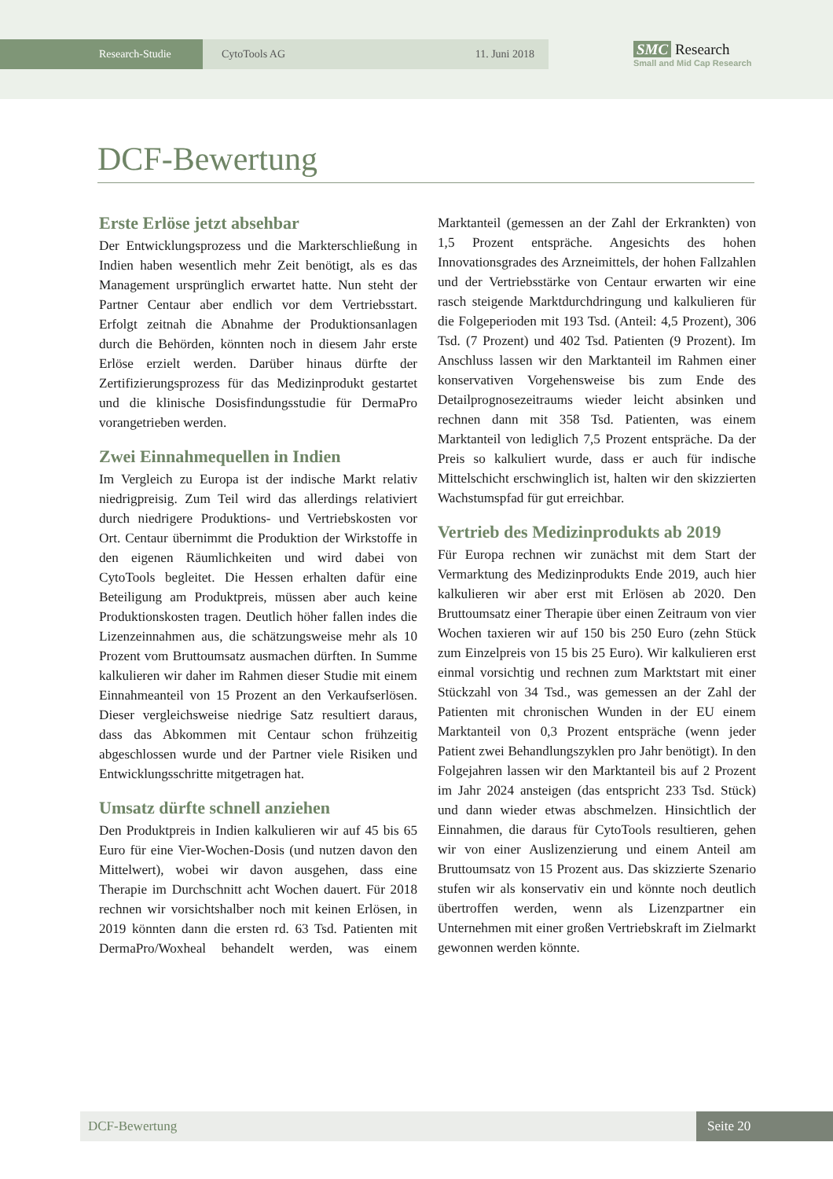Research-Studie CytoTools AG 11. Juni 2018
SMC Research
Small and Mid Cap Research
DCF-Bewertung
Erste Erlöse jetzt absehbar
Der Entwicklungsprozess und die Markterschließung in Indien haben wesentlich mehr Zeit benötigt, als es das Management ursprünglich erwartet hatte. Nun steht der Partner Centaur aber endlich vor dem Vertriebsstart. Erfolgt zeitnah die Abnahme der Produktionsanlagen durch die Behörden, könnten noch in diesem Jahr erste Erlöse erzielt werden. Darüber hinaus dürfte der Zertifizierungsprozess für das Medizinprodukt gestartet und die klinische Dosisfindungsstudie für DermaPro vorangetrieben werden.
Zwei Einnahmequellen in Indien
Im Vergleich zu Europa ist der indische Markt relativ niedrigpreisig. Zum Teil wird das allerdings relativiert durch niedrigere Produktions- und Vertriebskosten vor Ort. Centaur übernimmt die Produktion der Wirkstoffe in den eigenen Räumlichkeiten und wird dabei von CytoTools begleitet. Die Hessen erhalten dafür eine Beteiligung am Produktpreis, müssen aber auch keine Produktionskosten tragen. Deutlich höher fallen indes die Lizenzeinnahmen aus, die schätzungsweise mehr als 10 Prozent vom Bruttoumsatz ausmachen dürften. In Summe kalkulieren wir daher im Rahmen dieser Studie mit einem Einnahmeanteil von 15 Prozent an den Verkaufserlösen. Dieser vergleichsweise niedrige Satz resultiert daraus, dass das Abkommen mit Centaur schon frühzeitig abgeschlossen wurde und der Partner viele Risiken und Entwicklungsschritte mitgetragen hat.
Umsatz dürfte schnell anziehen
Den Produktpreis in Indien kalkulieren wir auf 45 bis 65 Euro für eine Vier-Wochen-Dosis (und nutzen davon den Mittelwert), wobei wir davon ausgehen, dass eine Therapie im Durchschnitt acht Wochen dauert. Für 2018 rechnen wir vorsichtshalber noch mit keinen Erlösen, in 2019 könnten dann die ersten rd. 63 Tsd. Patienten mit DermaPro/Woxheal behandelt werden, was einem Marktanteil (gemessen an der Zahl der Erkrankten) von 1,5 Prozent entspräche. Angesichts des hohen Innovationsgrades des Arzneimittels, der hohen Fallzahlen und der Vertriebsstärke von Centaur erwarten wir eine rasch steigende Marktdurchdringung und kalkulieren für die Folgeperioden mit 193 Tsd. (Anteil: 4,5 Prozent), 306 Tsd. (7 Prozent) und 402 Tsd. Patienten (9 Prozent). Im Anschluss lassen wir den Marktanteil im Rahmen einer konservativen Vorgehensweise bis zum Ende des Detailprognosezeitraums wieder leicht absinken und rechnen dann mit 358 Tsd. Patienten, was einem Marktanteil von lediglich 7,5 Prozent entspräche. Da der Preis so kalkuliert wurde, dass er auch für indische Mittelschicht erschwinglich ist, halten wir den skizzierten Wachstumspfad für gut erreichbar.
Vertrieb des Medizinprodukts ab 2019
Für Europa rechnen wir zunächst mit dem Start der Vermarktung des Medizinprodukts Ende 2019, auch hier kalkulieren wir aber erst mit Erlösen ab 2020. Den Bruttoumsatz einer Therapie über einen Zeitraum von vier Wochen taxieren wir auf 150 bis 250 Euro (zehn Stück zum Einzelpreis von 15 bis 25 Euro). Wir kalkulieren erst einmal vorsichtig und rechnen zum Marktstart mit einer Stückzahl von 34 Tsd., was gemessen an der Zahl der Patienten mit chronischen Wunden in der EU einem Marktanteil von 0,3 Prozent entspräche (wenn jeder Patient zwei Behandlungszyklen pro Jahr benötigt). In den Folgejahren lassen wir den Marktanteil bis auf 2 Prozent im Jahr 2024 ansteigen (das entspricht 233 Tsd. Stück) und dann wieder etwas abschmelzen. Hinsichtlich der Einnahmen, die daraus für CytoTools resultieren, gehen wir von einer Auslizenzierung und einem Anteil am Bruttoumsatz von 15 Prozent aus. Das skizzierte Szenario stufen wir als konservativ ein und könnte noch deutlich übertroffen werden, wenn als Lizenzpartner ein Unternehmen mit einer großen Vertriebskraft im Zielmarkt gewonnen werden könnte.
DCF-Bewertung Seite 20